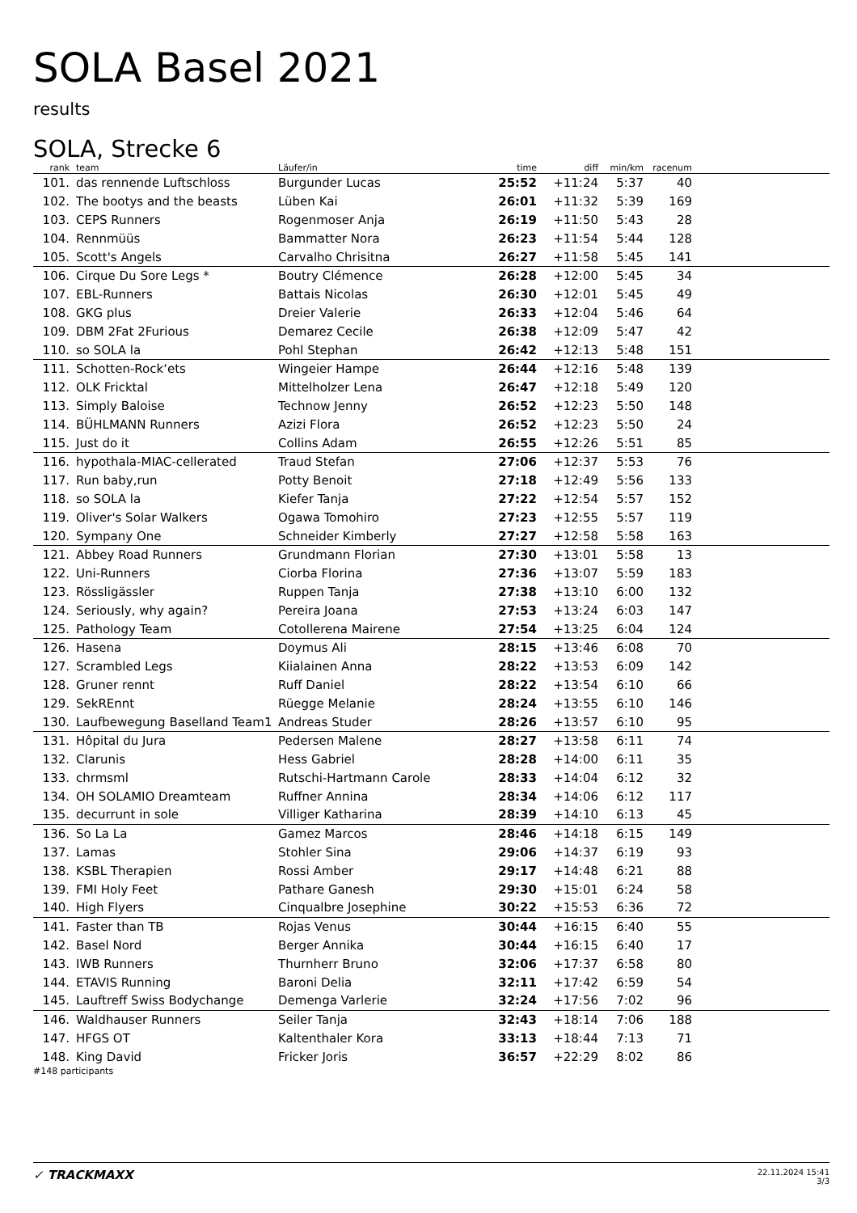SOLA Basel 2021
results
SOLA, Strecke 6
| rank | | team | Läufer/in | time | diff | min/km | racenum | |
| --- | --- | --- | --- | --- | --- | --- | --- | --- |
| 101. | | das rennende Luftschloss | Burgunder Lucas | 25:52 | +11:24 | 5:37 | 40 | |
| 102. | | The bootys and the beasts | Lüben Kai | 26:01 | +11:32 | 5:39 | 169 | |
| 103. | | CEPS Runners | Rogenmoser Anja | 26:19 | +11:50 | 5:43 | 28 | |
| 104. | | Rennmüüs | Bammatter Nora | 26:23 | +11:54 | 5:44 | 128 | |
| 105. | | Scott's Angels | Carvalho Chrisitna | 26:27 | +11:58 | 5:45 | 141 | |
| 106. | | Cirque Du Sore Legs * | Boutry Clémence | 26:28 | +12:00 | 5:45 | 34 | |
| 107. | | EBL-Runners | Battais Nicolas | 26:30 | +12:01 | 5:45 | 49 | |
| 108. | | GKG plus | Dreier Valerie | 26:33 | +12:04 | 5:46 | 64 | |
| 109. | | DBM 2Fat 2Furious | Demarez Cecile | 26:38 | +12:09 | 5:47 | 42 | |
| 110. | | so SOLA la | Pohl Stephan | 26:42 | +12:13 | 5:48 | 151 | |
| 111. | | Schotten-Rock‘ets | Wingeier Hampe | 26:44 | +12:16 | 5:48 | 139 | |
| 112. | | OLK Fricktal | Mittelholzer Lena | 26:47 | +12:18 | 5:49 | 120 | |
| 113. | | Simply Baloise | Technow Jenny | 26:52 | +12:23 | 5:50 | 148 | |
| 114. | | BÜHLMANN Runners | Azizi Flora | 26:52 | +12:23 | 5:50 | 24 | |
| 115. | | Just do it | Collins Adam | 26:55 | +12:26 | 5:51 | 85 | |
| 116. | | hypothala-MIAC-cellerated | Traud Stefan | 27:06 | +12:37 | 5:53 | 76 | |
| 117. | | Run baby,run | Potty Benoit | 27:18 | +12:49 | 5:56 | 133 | |
| 118. | | so SOLA la | Kiefer Tanja | 27:22 | +12:54 | 5:57 | 152 | |
| 119. | | Oliver's Solar Walkers | Ogawa Tomohiro | 27:23 | +12:55 | 5:57 | 119 | |
| 120. | | Sympany One | Schneider Kimberly | 27:27 | +12:58 | 5:58 | 163 | |
| 121. | | Abbey Road Runners | Grundmann Florian | 27:30 | +13:01 | 5:58 | 13 | |
| 122. | | Uni-Runners | Ciorba Florina | 27:36 | +13:07 | 5:59 | 183 | |
| 123. | | Rössligässler | Ruppen Tanja | 27:38 | +13:10 | 6:00 | 132 | |
| 124. | | Seriously, why again? | Pereira Joana | 27:53 | +13:24 | 6:03 | 147 | |
| 125. | | Pathology Team | Cotollerena Mairene | 27:54 | +13:25 | 6:04 | 124 | |
| 126. | | Hasena | Doymus Ali | 28:15 | +13:46 | 6:08 | 70 | |
| 127. | | Scrambled Legs | Kiialainen Anna | 28:22 | +13:53 | 6:09 | 142 | |
| 128. | | Gruner rennt | Ruff Daniel | 28:22 | +13:54 | 6:10 | 66 | |
| 129. | | SekREnnt | Rüegge Melanie | 28:24 | +13:55 | 6:10 | 146 | |
| 130. | | Laufbewegung Baselland Team1 | Andreas Studer | 28:26 | +13:57 | 6:10 | 95 | |
| 131. | | Hôpital du Jura | Pedersen Malene | 28:27 | +13:58 | 6:11 | 74 | |
| 132. | | Clarunis | Hess Gabriel | 28:28 | +14:00 | 6:11 | 35 | |
| 133. | | chrmsml | Rutschi-Hartmann Carole | 28:33 | +14:04 | 6:12 | 32 | |
| 134. | | OH SOLAMIO Dreamteam | Ruffner Annina | 28:34 | +14:06 | 6:12 | 117 | |
| 135. | | decurrunt in sole | Villiger Katharina | 28:39 | +14:10 | 6:13 | 45 | |
| 136. | | So La La | Gamez Marcos | 28:46 | +14:18 | 6:15 | 149 | |
| 137. | | Lamas | Stohler Sina | 29:06 | +14:37 | 6:19 | 93 | |
| 138. | | KSBL Therapien | Rossi Amber | 29:17 | +14:48 | 6:21 | 88 | |
| 139. | | FMI Holy Feet | Pathare Ganesh | 29:30 | +15:01 | 6:24 | 58 | |
| 140. | | High Flyers | Cinqualbre Josephine | 30:22 | +15:53 | 6:36 | 72 | |
| 141. | | Faster than TB | Rojas Venus | 30:44 | +16:15 | 6:40 | 55 | |
| 142. | | Basel Nord | Berger Annika | 30:44 | +16:15 | 6:40 | 17 | |
| 143. | | IWB Runners | Thurnherr Bruno | 32:06 | +17:37 | 6:58 | 80 | |
| 144. | | ETAVIS Running | Baroni Delia | 32:11 | +17:42 | 6:59 | 54 | |
| 145. | | Lauftreff Swiss Bodychange | Demenga Varlerie | 32:24 | +17:56 | 7:02 | 96 | |
| 146. | | Waldhauser Runners | Seiler Tanja | 32:43 | +18:14 | 7:06 | 188 | |
| 147. | | HFGS OT | Kaltenthaler Kora | 33:13 | +18:44 | 7:13 | 71 | |
| 148. | | King David | Fricker Joris | 36:57 | +22:29 | 8:02 | 86 | |
#148 participants
✓ TRACKMAXX
22.11.2024 15:41
3/3